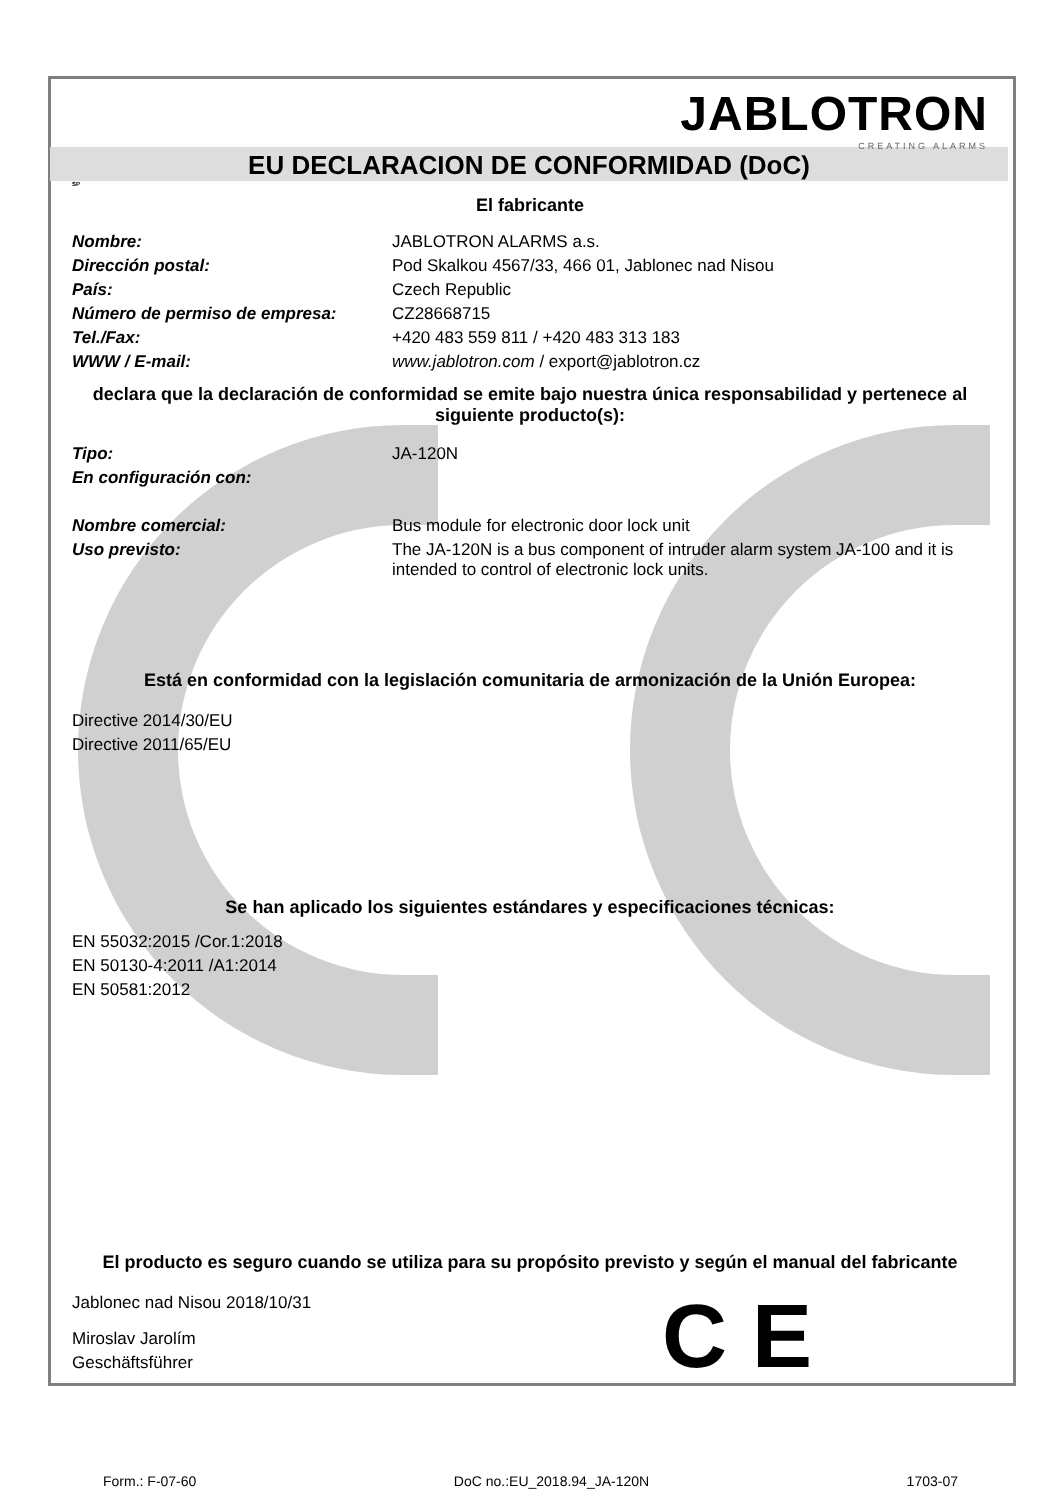JABLOTRON
CREATING ALARMS
EU DECLARACION DE CONFORMIDAD (DoC)
SP
El fabricante
| Nombre: | JABLOTRON ALARMS a.s. |
| Dirección postal: | Pod Skalkou 4567/33, 466 01, Jablonec nad Nisou |
| País: | Czech Republic |
| Número de permiso de empresa: | CZ28668715 |
| Tel./Fax: | +420 483 559 811 / +420 483 313 183 |
| WWW / E-mail: | www.jablotron.com / export@jablotron.cz |
declara que la declaración de conformidad se emite bajo nuestra única responsabilidad y pertenece al siguiente producto(s):
| Tipo: | JA-120N |
| En configuración con: | |
| Nombre comercial: | Bus module for electronic door lock unit |
| Uso previsto: | The JA-120N is a bus component of intruder alarm system JA-100 and it is intended to control of electronic lock units. |
Está en conformidad con la legislación comunitaria de armonización de la Unión Europea:
Directive 2014/30/EU
Directive 2011/65/EU
Se han aplicado los siguientes estándares y especificaciones técnicas:
EN 55032:2015 /Cor.1:2018
EN 50130-4:2011 /A1:2014
EN 50581:2012
El producto es seguro cuando se utiliza para su propósito previsto y según el manual del fabricante
Jablonec nad Nisou 2018/10/31
Miroslav Jarolím
Geschäftsführer
C E
Form.: F-07-60 DoC no.:EU_2018.94_JA-120N 1703-07